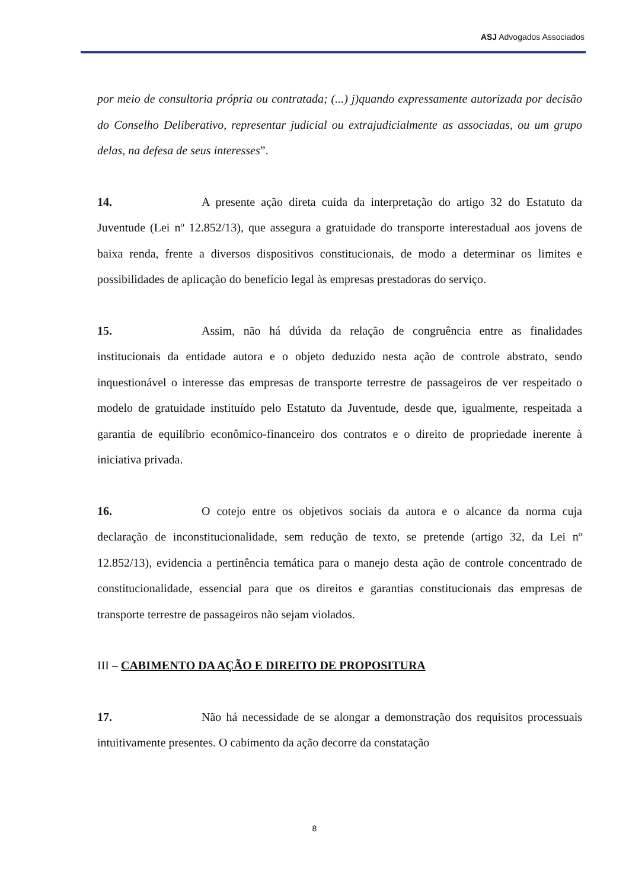ASJ Advogados Associados
por meio de consultoria própria ou contratada; (...) j)quando expressamente autorizada por decisão do Conselho Deliberativo, representar judicial ou extrajudicialmente as associadas, ou um grupo delas, na defesa de seus interesses”.
14. A presente ação direta cuida da interpretação do artigo 32 do Estatuto da Juventude (Lei nº 12.852/13), que assegura a gratuidade do transporte interestadual aos jovens de baixa renda, frente a diversos dispositivos constitucionais, de modo a determinar os limites e possibilidades de aplicação do benefício legal às empresas prestadoras do serviço.
15. Assim, não há dúvida da relação de congruência entre as finalidades institucionais da entidade autora e o objeto deduzido nesta ação de controle abstrato, sendo inquestionável o interesse das empresas de transporte terrestre de passageiros de ver respeitado o modelo de gratuidade instituído pelo Estatuto da Juventude, desde que, igualmente, respeitada a garantia de equilíbrio econômico-financeiro dos contratos e o direito de propriedade inerente à iniciativa privada.
16. O cotejo entre os objetivos sociais da autora e o alcance da norma cuja declaração de inconstitucionalidade, sem redução de texto, se pretende (artigo 32, da Lei nº 12.852/13), evidencia a pertinência temática para o manejo desta ação de controle concentrado de constitucionalidade, essencial para que os direitos e garantias constitucionais das empresas de transporte terrestre de passageiros não sejam violados.
III – CABIMENTO DA AÇÃO E DIREITO DE PROPOSITURA
17. Não há necessidade de se alongar a demonstração dos requisitos processuais intuitivamente presentes. O cabimento da ação decorre da constatação
8